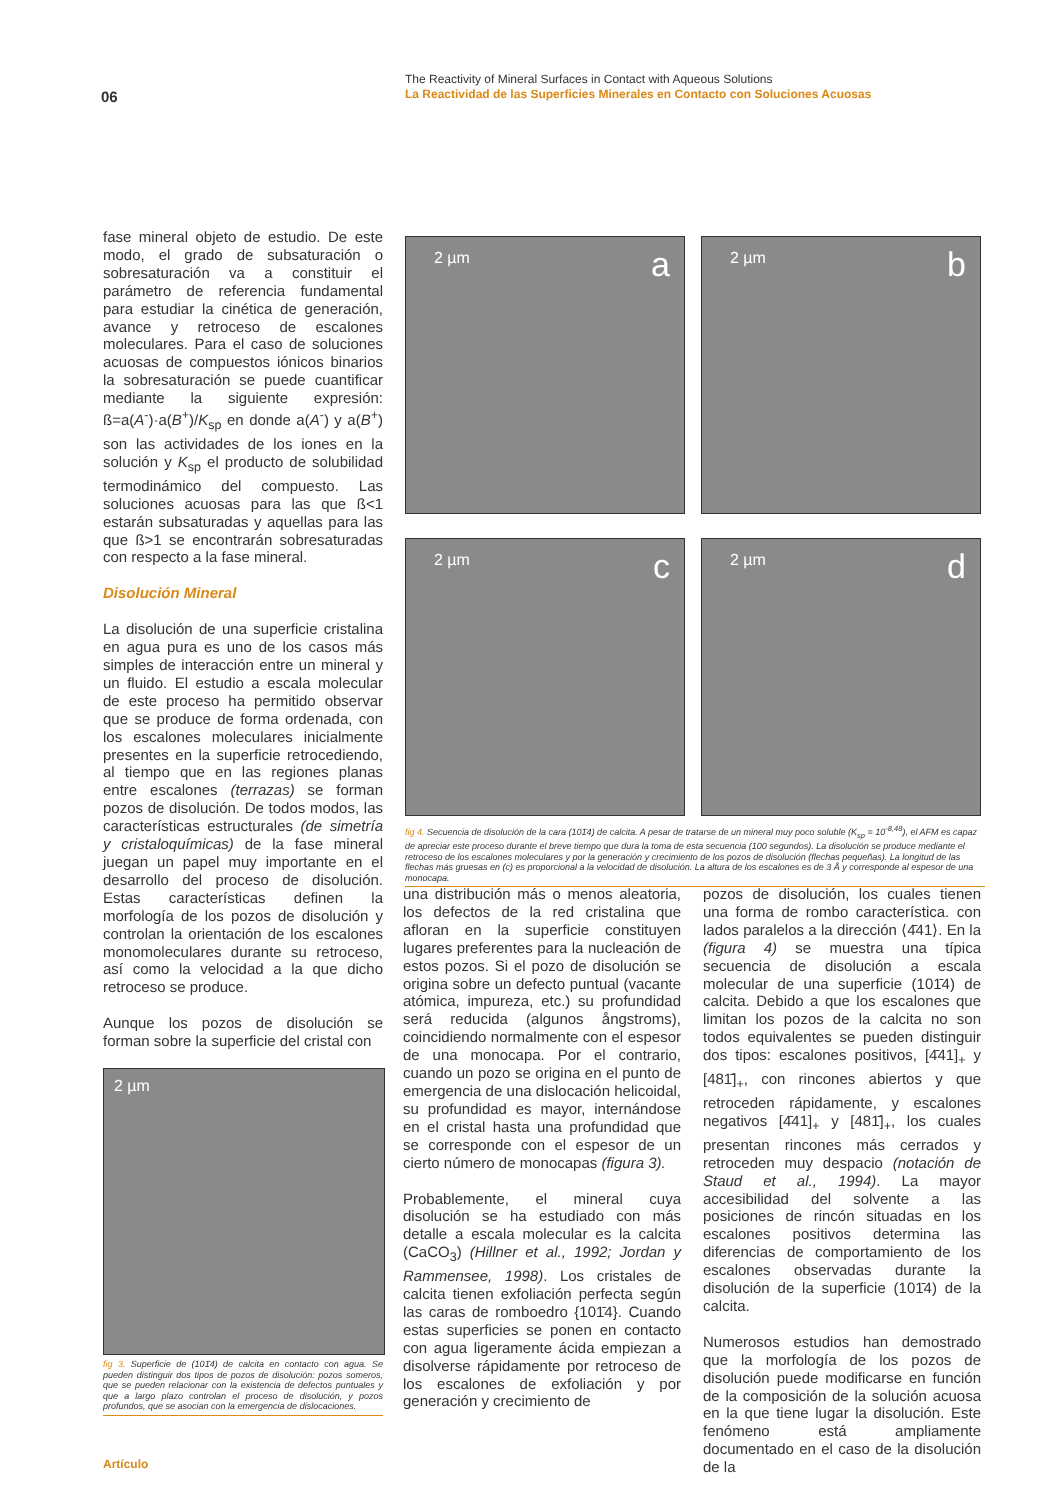06
The Reactivity of Mineral Surfaces in Contact with Aqueous Solutions
La Reactividad de las Superficies Minerales en Contacto con Soluciones Acuosas
fase mineral objeto de estudio. De este modo, el grado de subsaturación o sobresaturación va a constituir el parámetro de referencia fundamental para estudiar la cinética de generación, avance y retroceso de escalones moleculares. Para el caso de soluciones acuosas de compuestos iónicos binarios la sobresaturación se puede cuantificar mediante la siguiente expresión: ß=a(A<sup>-</sup>)·a(B<sup>+</sup>)/K<sub>sp</sub> en donde a(A<sup>-</sup>) y a(B<sup>+</sup>) son las actividades de los iones en la solución y K<sub>sp</sub> el producto de solubilidad termodinámico del compuesto. Las soluciones acuosas para las que ß<1 estarán subsaturadas y aquellas para las que ß>1 se encontrarán sobresaturadas con respecto a la fase mineral.
Disolución Mineral
La disolución de una superficie cristalina en agua pura es uno de los casos más simples de interacción entre un mineral y un fluido. El estudio a escala molecular de este proceso ha permitido observar que se produce de forma ordenada, con los escalones moleculares inicialmente presentes en la superficie retrocediendo, al tiempo que en las regiones planas entre escalones (terrazas) se forman pozos de disolución. De todos modos, las características estructurales (de simetría y cristaloquímicas) de la fase mineral juegan un papel muy importante en el desarrollo del proceso de disolución. Estas características definen la morfología de los pozos de disolución y controlan la orientación de los escalones monomoleculares durante su retroceso, así como la velocidad a la que dicho retroceso se produce.
Aunque los pozos de disolución se forman sobre la superficie del cristal con
2 µm
fig 3. Superficie de (101̄4) de calcita en contacto con agua. Se pueden distinguir dos tipos de pozos de disolución: pozos someros, que se pueden relacionar con la existencia de defectos puntuales y que a largo plazo controlan el proceso de disolución, y pozos profundos, que se asocian con la emergencia de dislocaciones.
2 µm a
2 µm b
2 µm c
2 µm d
fig 4. Secuencia de disolución de la cara (101̄4) de calcita. A pesar de tratarse de un mineral muy poco soluble (K<sub>sp</sub> = 10<sup>-8,48</sup>), el AFM es capaz de apreciar este proceso durante el breve tiempo que dura la toma de esta secuencia (100 segundos). La disolución se produce mediante el retroceso de los escalones moleculares y por la generación y crecimiento de los pozos de disolución (flechas pequeñas). La longitud de las flechas más gruesas en (c) es proporcional a la velocidad de disolución. La altura de los escalones es de 3 Å y corresponde al espesor de una monocapa.
una distribución más o menos aleatoria, los defectos de la red cristalina que afloran en la superficie constituyen lugares preferentes para la nucleación de estos pozos. Si el pozo de disolución se origina sobre un defecto puntual (vacante atómica, impureza, etc.) su profundidad será reducida (algunos ångstroms), coincidiendo normalmente con el espesor de una monocapa. Por el contrario, cuando un pozo se origina en el punto de emergencia de una dislocación helicoidal, su profundidad es mayor, internándose en el cristal hasta una profundidad que se corresponde con el espesor de un cierto número de monocapas (figura 3).
Probablemente, el mineral cuya disolución se ha estudiado con más detalle a escala molecular es la calcita (CaCO<sub>3</sub>) (Hillner et al., 1992; Jordan y Rammensee, 1998). Los cristales de calcita tienen exfoliación perfecta según las caras de romboedro {101̄4}. Cuando estas superficies se ponen en contacto con agua ligeramente ácida empiezan a disolverse rápidamente por retroceso de los escalones de exfoliación y por generación y crecimiento de
pozos de disolución, los cuales tienen una forma de rombo característica. con lados paralelos a la dirección ⟨4̄41⟩. En la (figura 4) se muestra una típica secuencia de disolución a escala molecular de una superficie (101̄4) de calcita. Debido a que los escalones que limitan los pozos de la calcita no son todos equivalentes se pueden distinguir dos tipos: escalones positivos, [4̄41]<sub>+</sub> y [481̄]<sub>+</sub>, con rincones abiertos y que retroceden rápidamente, y escalones negativos [4̄41]<sub>+</sub> y [481̄]<sub>+</sub>, los cuales presentan rincones más cerrados y retroceden muy despacio (notación de Staud et al., 1994). La mayor accesibilidad del solvente a las posiciones de rincón situadas en los escalones positivos determina las diferencias de comportamiento de los escalones observadas durante la disolución de la superficie (101̄4) de la calcita.
Numerosos estudios han demostrado que la morfología de los pozos de disolución puede modificarse en función de la composición de la solución acuosa en la que tiene lugar la disolución. Este fenómeno está ampliamente documentado en el caso de la disolución de la
Artículo